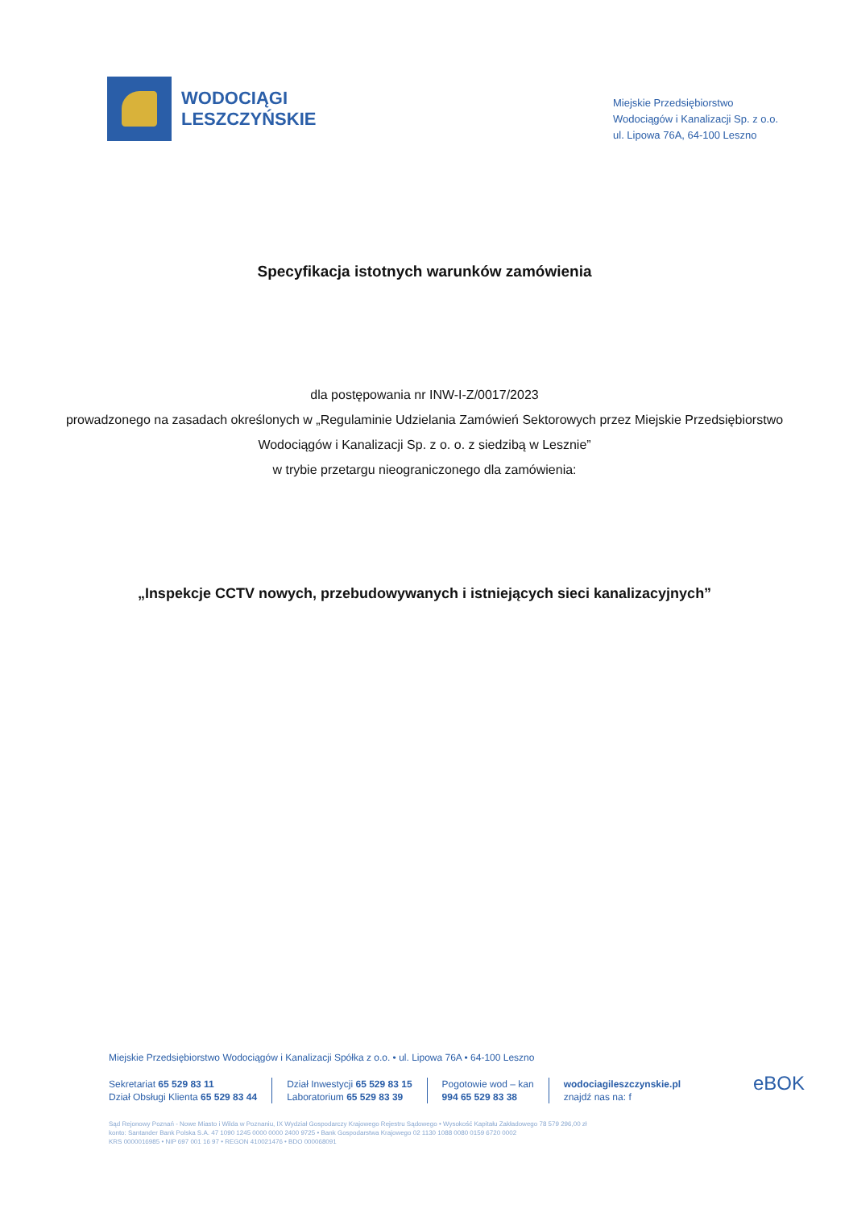WODOCIĄGI
LESZCZYŃSKIE
Miejskie Przedsiębiorstwo
Wodociągów i Kanalizacji Sp. z o.o.
ul. Lipowa 76A, 64-100 Leszno
Specyfikacja istotnych warunków zamówienia
dla postępowania nr INW-I-Z/0017/2023
prowadzonego na zasadach określonych w „Regulaminie Udzielania Zamówień Sektorowych przez Miejskie Przedsiębiorstwo Wodociągów i Kanalizacji Sp. z o. o. z siedzibą w Lesznie”
w trybie przetargu nieograniczonego dla zamówienia:
„Inspekcje CCTV nowych, przebudowywanych i istniejących sieci kanalizacyjnych”
Miejskie Przedsiębiorstwo Wodociągów i Kanalizacji Spółka z o.o. • ul. Lipowa 76A • 64-100 Leszno
Sekretariat 65 529 83 11
Dział Obsługi Klienta 65 529 83 44
Dział Inwestycji 65 529 83 15
Laboratorium 65 529 83 39
Pogotowie wod – kan
994 65 529 83 38
wodociagileszczynskie.pl
znajdź nas na: f
Sąd Rejonowy Poznań - Nowe Miasto i Wilda w Poznaniu, IX Wydział Gospodarczy Krajowego Rejestru Sądowego • Wysokość Kapitału Zakładowego 78 579 296,00 zł
konto: Santander Bank Polska S.A. 47 1090 1245 0000 0000 2400 9725 • Bank Gospodarstwa Krajowego 02 1130 1088 0080 0159 6720 0002
KRS 0000016985 • NIP 697 001 16 97 • REGON 410021476 • BDO 000068091
eBOK